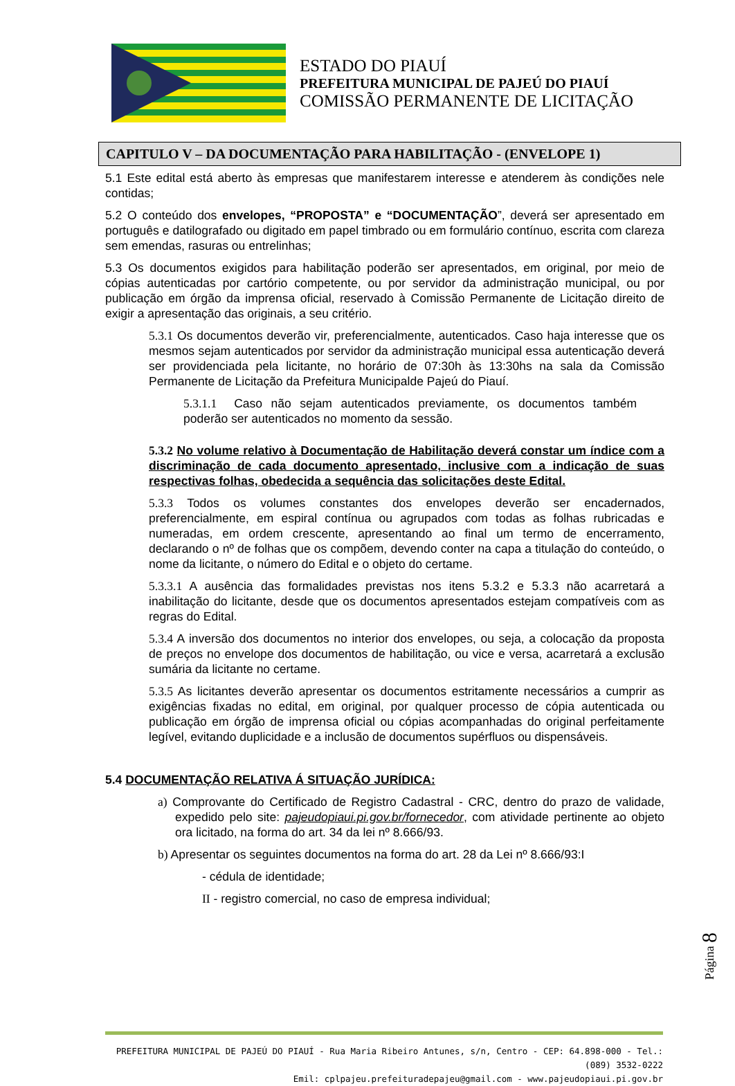ESTADO DO PIAUÍ
PREFEITURA MUNICIPAL DE PAJEÚ DO PIAUÍ
COMISSÃO PERMANENTE DE LICITAÇÃO
CAPITULO V – DA DOCUMENTAÇÃO PARA HABILITAÇÃO - (ENVELOPE 1)
5.1 Este edital está aberto às empresas que manifestarem interesse e atenderem às condições nele contidas;
5.2 O conteúdo dos envelopes, “PROPOSTA” e “DOCUMENTAÇÃO”, deverá ser apresentado em português e datilografado ou digitado em papel timbrado ou em formulário contínuo, escrita com clareza sem emendas, rasuras ou entrelinhas;
5.3 Os documentos exigidos para habilitação poderão ser apresentados, em original, por meio de cópias autenticadas por cartório competente, ou por servidor da administração municipal, ou por publicação em órgão da imprensa oficial, reservado à Comissão Permanente de Licitação direito de exigir a apresentação das originais, a seu critério.
5.3.1 Os documentos deverão vir, preferencialmente, autenticados. Caso haja interesse que os mesmos sejam autenticados por servidor da administração municipal essa autenticação deverá ser providenciada pela licitante, no horário de 07:30h às 13:30hs na sala da Comissão Permanente de Licitação da Prefeitura Municipalde Pajeú do Piauí.
5.3.1.1 Caso não sejam autenticados previamente, os documentos também poderão ser autenticados no momento da sessão.
5.3.2 No volume relativo à Documentação de Habilitação deverá constar um índice com a discriminação de cada documento apresentado, inclusive com a indicação de suas respectivas folhas, obedecida a sequência das solicitações deste Edital.
5.3.3 Todos os volumes constantes dos envelopes deverão ser encadernados, preferencialmente, em espiral contínua ou agrupados com todas as folhas rubricadas e numeradas, em ordem crescente, apresentando ao final um termo de encerramento, declarando o nº de folhas que os compõem, devendo conter na capa a titulação do conteúdo, o nome da licitante, o número do Edital e o objeto do certame.
5.3.3.1 A ausência das formalidades previstas nos itens 5.3.2 e 5.3.3 não acarretará a inabilitação do licitante, desde que os documentos apresentados estejam compatíveis com as regras do Edital.
5.3.4 A inversão dos documentos no interior dos envelopes, ou seja, a colocação da proposta de preços no envelope dos documentos de habilitação, ou vice e versa, acarretará a exclusão sumária da licitante no certame.
5.3.5 As licitantes deverão apresentar os documentos estritamente necessários a cumprir as exigências fixadas no edital, em original, por qualquer processo de cópia autenticada ou publicação em órgão de imprensa oficial ou cópias acompanhadas do original perfeitamente legível, evitando duplicidade e a inclusão de documentos supérfluos ou dispensáveis.
5.4 DOCUMENTAÇÃO RELATIVA Á SITUAÇÃO JURÍDICA:
a) Comprovante do Certificado de Registro Cadastral - CRC, dentro do prazo de validade, expedido pelo site: pajeudopiaui.pi.gov.br/fornecedor, com atividade pertinente ao objeto ora licitado, na forma do art. 34 da lei nº 8.666/93.
b) Apresentar os seguintes documentos na forma do art. 28 da Lei nº 8.666/93:I
- cédula de identidade;
II - registro comercial, no caso de empresa individual;
Página 8
PREFEITURA MUNICIPAL DE PAJEÚ DO PIAUÍ - Rua Maria Ribeiro Antunes, s/n, Centro - CEP: 64.898-000 - Tel.: (089) 3532-0222
Emil: cplpajeu.prefeituradepajeu@gmail.com - www.pajeudopiaui.pi.gov.br